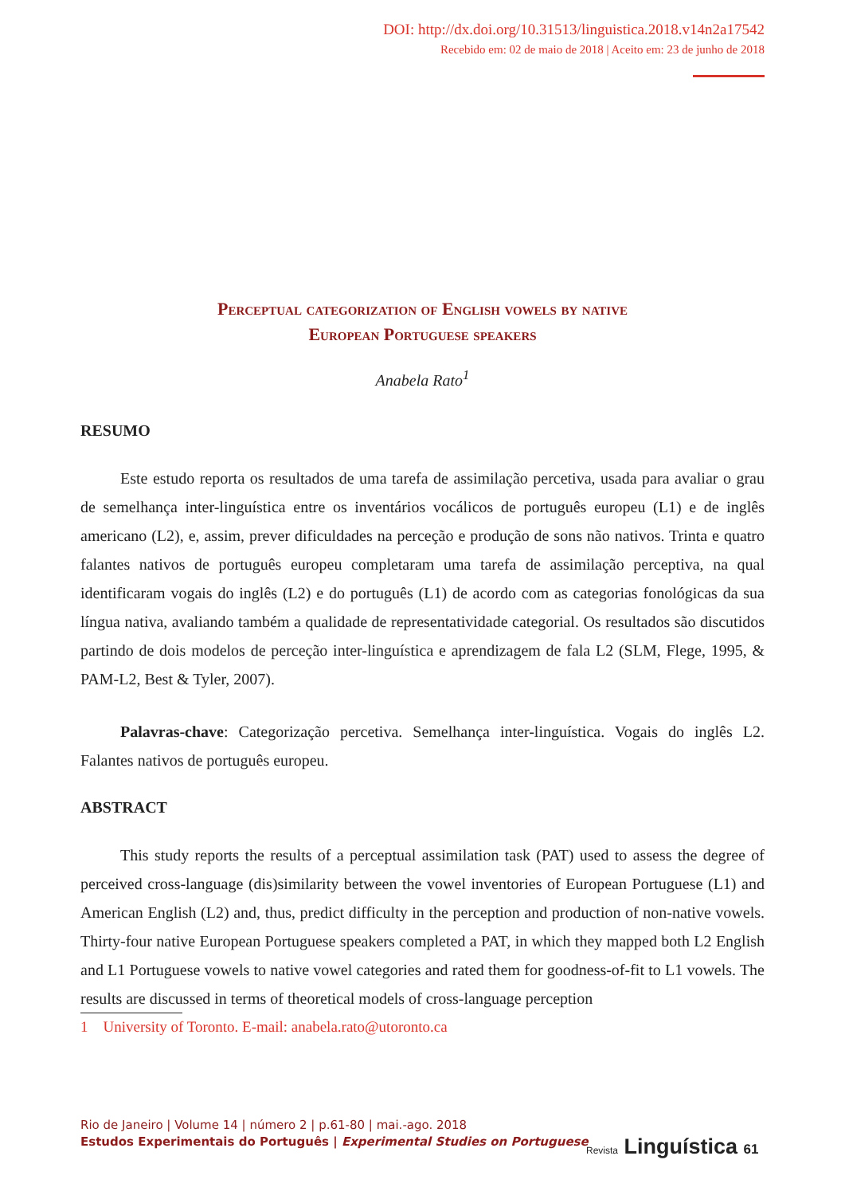DOI: http://dx.doi.org/10.31513/linguistica.2018.v14n2a17542
Recebido em: 02 de maio de 2018 | Aceito em: 23 de junho de 2018
Perceptual categorization of English vowels by native
European Portuguese speakers
Anabela Rato<sup>1</sup>
RESUMO
Este estudo reporta os resultados de uma tarefa de assimilação percetiva, usada para avaliar o grau de semelhança inter-linguística entre os inventários vocálicos de português europeu (L1) e de inglês americano (L2), e, assim, prever dificuldades na perceção e produção de sons não nativos. Trinta e quatro falantes nativos de português europeu completaram uma tarefa de assimilação perceptiva, na qual identificaram vogais do inglês (L2) e do português (L1) de acordo com as categorias fonológicas da sua língua nativa, avaliando também a qualidade de representatividade categorial. Os resultados são discutidos partindo de dois modelos de perceção inter-linguística e aprendizagem de fala L2 (SLM, Flege, 1995, & PAM-L2, Best & Tyler, 2007).
Palavras-chave: Categorização percetiva. Semelhança inter-linguística. Vogais do inglês L2. Falantes nativos de português europeu.
ABSTRACT
This study reports the results of a perceptual assimilation task (PAT) used to assess the degree of perceived cross-language (dis)similarity between the vowel inventories of European Portuguese (L1) and American English (L2) and, thus, predict difficulty in the perception and production of non-native vowels. Thirty-four native European Portuguese speakers completed a PAT, in which they mapped both L2 English and L1 Portuguese vowels to native vowel categories and rated them for goodness-of-fit to L1 vowels. The results are discussed in terms of theoretical models of cross-language perception
1 University of Toronto. E-mail: anabela.rato@utoronto.ca
Rio de Janeiro | Volume 14 | número 2 | p.61-80 | mai.-ago. 2018
Estudos Experimentais do Português | Experimental Studies on Portuguese
Revista Linguística 61